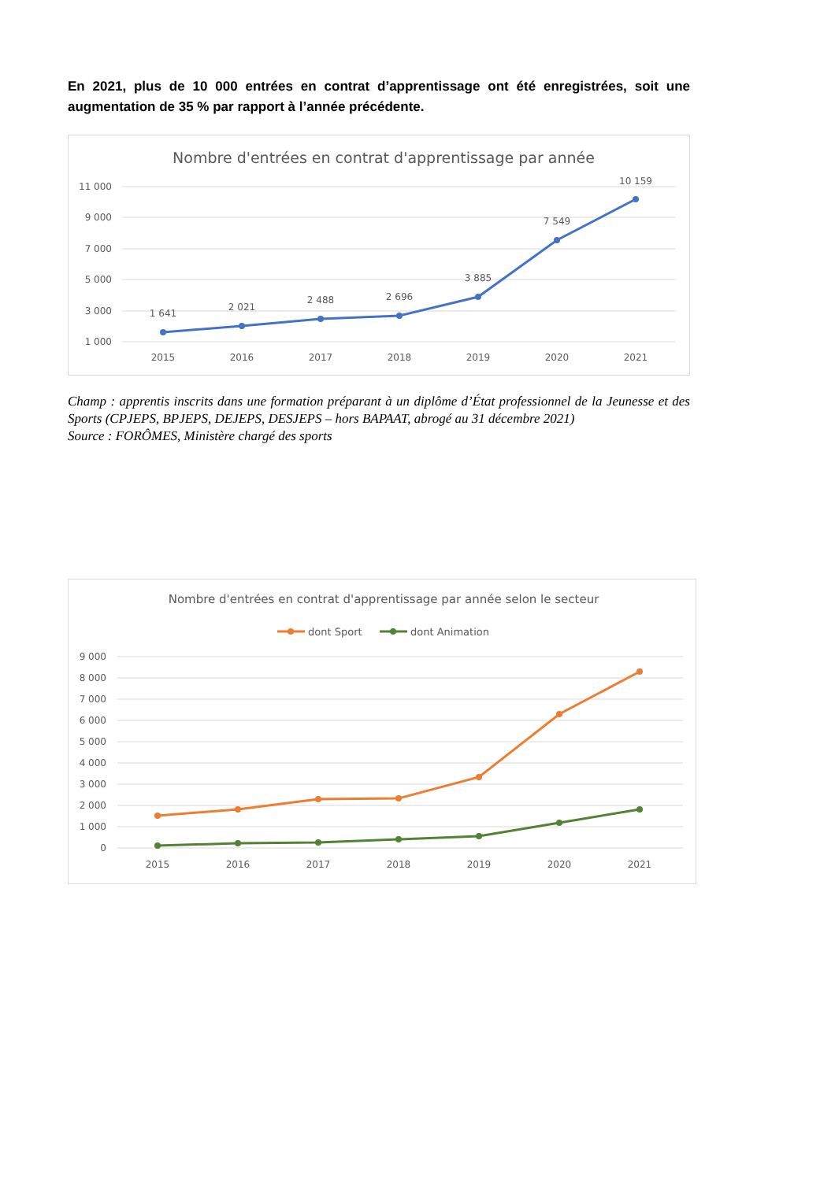En 2021, plus de 10 000 entrées en contrat d’apprentissage ont été enregistrées, soit une augmentation de 35 % par rapport à l’année précédente.
Nombre d'entrées en contrat d'apprentissage par année
11 000
9 000
7 000
5 000
3 000
1 000
1 641
2 021
2 488
2 696
3 885
7 549
10 159
2015
2016
2017
2018
2019
2020
2021
Champ : apprentis inscrits dans une formation préparant à un diplôme d’État professionnel de la Jeunesse et des Sports (CPJEPS, BPJEPS, DEJEPS, DESJEPS – hors BAPAAT, abrogé au 31 décembre 2021)
Source : FORÔMES, Ministère chargé des sports
Nombre d'entrées en contrat d'apprentissage par année selon le secteur
dont Sport
dont Animation
9 000
8 000
7 000
6 000
5 000
4 000
3 000
2 000
1 000
0
2015
2016
2017
2018
2019
2020
2021